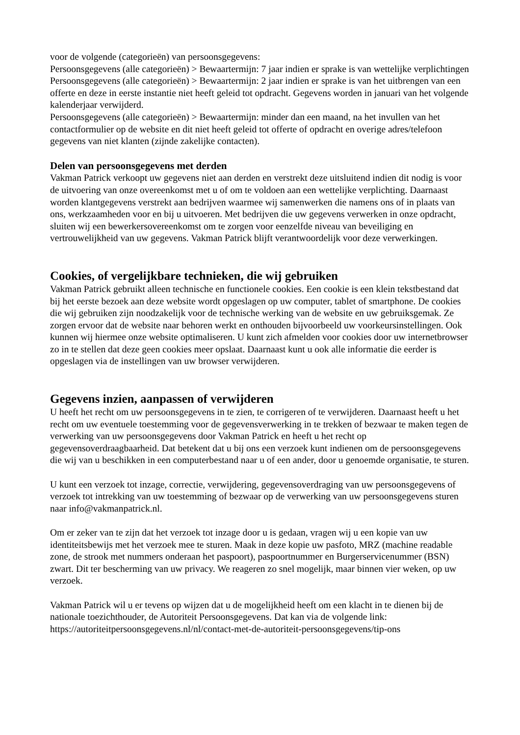voor de volgende (categorieën) van persoonsgegevens:
Persoonsgegevens (alle categorieën) > Bewaartermijn: 7 jaar indien er sprake is van wettelijke verplichtingen
Persoonsgegevens (alle categorieën) > Bewaartermijn: 2 jaar indien er sprake is van het uitbrengen van een offerte en deze in eerste instantie niet heeft geleid tot opdracht. Gegevens worden in januari van het volgende kalenderjaar verwijderd.
Persoonsgegevens (alle categorieën) > Bewaartermijn: minder dan een maand, na het invullen van het contactformulier op de website en dit niet heeft geleid tot offerte of opdracht en overige adres/telefoon gegevens van niet klanten (zijnde zakelijke contacten).
Delen van persoonsgegevens met derden
Vakman Patrick verkoopt uw gegevens niet aan derden en verstrekt deze uitsluitend indien dit nodig is voor de uitvoering van onze overeenkomst met u of om te voldoen aan een wettelijke verplichting. Daarnaast worden klantgegevens verstrekt aan bedrijven waarmee wij samenwerken die namens ons of in plaats van ons, werkzaamheden voor en bij u uitvoeren. Met bedrijven die uw gegevens verwerken in onze opdracht, sluiten wij een bewerkersovereenkomst om te zorgen voor eenzelfde niveau van beveiliging en vertrouwelijkheid van uw gegevens. Vakman Patrick blijft verantwoordelijk voor deze verwerkingen.
Cookies, of vergelijkbare technieken, die wij gebruiken
Vakman Patrick gebruikt alleen technische en functionele cookies. Een cookie is een klein tekstbestand dat bij het eerste bezoek aan deze website wordt opgeslagen op uw computer, tablet of smartphone. De cookies die wij gebruiken zijn noodzakelijk voor de technische werking van de website en uw gebruiksgemak. Ze zorgen ervoor dat de website naar behoren werkt en onthouden bijvoorbeeld uw voorkeursinstellingen. Ook kunnen wij hiermee onze website optimaliseren. U kunt zich afmelden voor cookies door uw internetbrowser zo in te stellen dat deze geen cookies meer opslaat. Daarnaast kunt u ook alle informatie die eerder is opgeslagen via de instellingen van uw browser verwijderen.
Gegevens inzien, aanpassen of verwijderen
U heeft het recht om uw persoonsgegevens in te zien, te corrigeren of te verwijderen. Daarnaast heeft u het recht om uw eventuele toestemming voor de gegevensverwerking in te trekken of bezwaar te maken tegen de verwerking van uw persoonsgegevens door Vakman Patrick en heeft u het recht op gegevensoverdraagbaarheid. Dat betekent dat u bij ons een verzoek kunt indienen om de persoonsgegevens die wij van u beschikken in een computerbestand naar u of een ander, door u genoemde organisatie, te sturen.
U kunt een verzoek tot inzage, correctie, verwijdering, gegevensoverdraging van uw persoonsgegevens of verzoek tot intrekking van uw toestemming of bezwaar op de verwerking van uw persoonsgegevens sturen naar info@vakmanpatrick.nl.
Om er zeker van te zijn dat het verzoek tot inzage door u is gedaan, vragen wij u een kopie van uw identiteitsbewijs met het verzoek mee te sturen. Maak in deze kopie uw pasfoto, MRZ (machine readable zone, de strook met nummers onderaan het paspoort), paspoortnummer en Burgerservicenummer (BSN) zwart. Dit ter bescherming van uw privacy. We reageren zo snel mogelijk, maar binnen vier weken, op uw verzoek.
Vakman Patrick wil u er tevens op wijzen dat u de mogelijkheid heeft om een klacht in te dienen bij de nationale toezichthouder, de Autoriteit Persoonsgegevens. Dat kan via de volgende link: https://autoriteitpersoonsgegevens.nl/nl/contact-met-de-autoriteit-persoonsgegevens/tip-ons